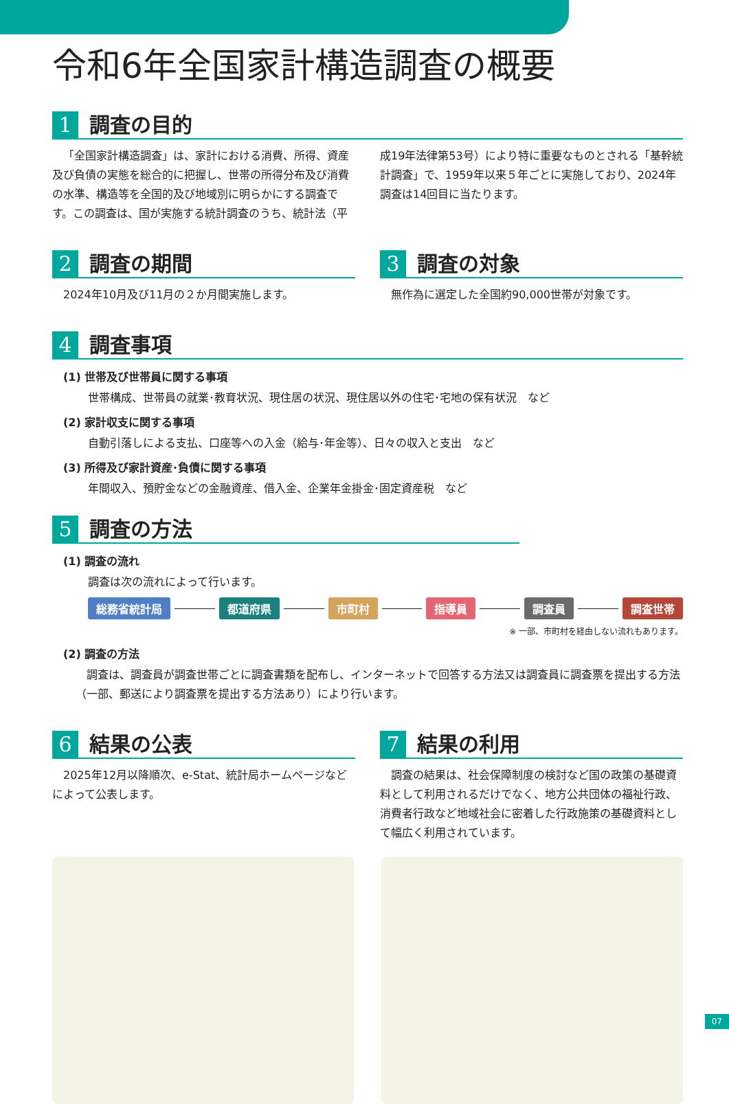令和6年全国家計構造調査の概要
1 調査の目的
「全国家計構造調査」は、家計における消費、所得、資産及び負債の実態を総合的に把握し、世帯の所得分布及び消費の水準、構造等を全国的及び地域別に明らかにする調査です。この調査は、国が実施する統計調査のうち、統計法（平成19年法律第53号）により特に重要なものとされる「基幹統計調査」で、1959年以来５年ごとに実施しており、2024年調査は14回目に当たります。
2 調査の期間
　2024年10月及び11月の２か月間実施します。
3 調査の対象
　無作為に選定した全国約90,000世帯が対象です。
4 調査事項
(1) 世帯及び世帯員に関する事項
世帯構成、世帯員の就業･教育状況、現住居の状況、現住居以外の住宅･宅地の保有状況　など
(2) 家計収支に関する事項
自動引落しによる支払、口座等への入金（給与･年金等）、日々の収入と支出　など
(3) 所得及び家計資産･負債に関する事項
年間収入、預貯金などの金融資産、借入金、企業年金掛金･固定資産税　など
5 調査の方法
(1) 調査の流れ
調査は次の流れによって行います。
総務省統計局 都道府県 市町村 指導員 調査員 調査世帯
※ 一部、市町村を経由しない流れもあります。
(2) 調査の方法
調査は、調査員が調査世帯ごとに調査書類を配布し、インターネットで回答する方法又は調査員に調査票を提出する方法（一部、郵送により調査票を提出する方法あり）により行います。
6 結果の公表
　2025年12月以降順次、e-Stat、統計局ホームページなどによって公表します。
7 結果の利用
　調査の結果は、社会保障制度の検討など国の政策の基礎資料として利用されるだけでなく、地方公共団体の福祉行政、消費者行政など地域社会に密着した行政施策の基礎資料として幅広く利用されています。
07